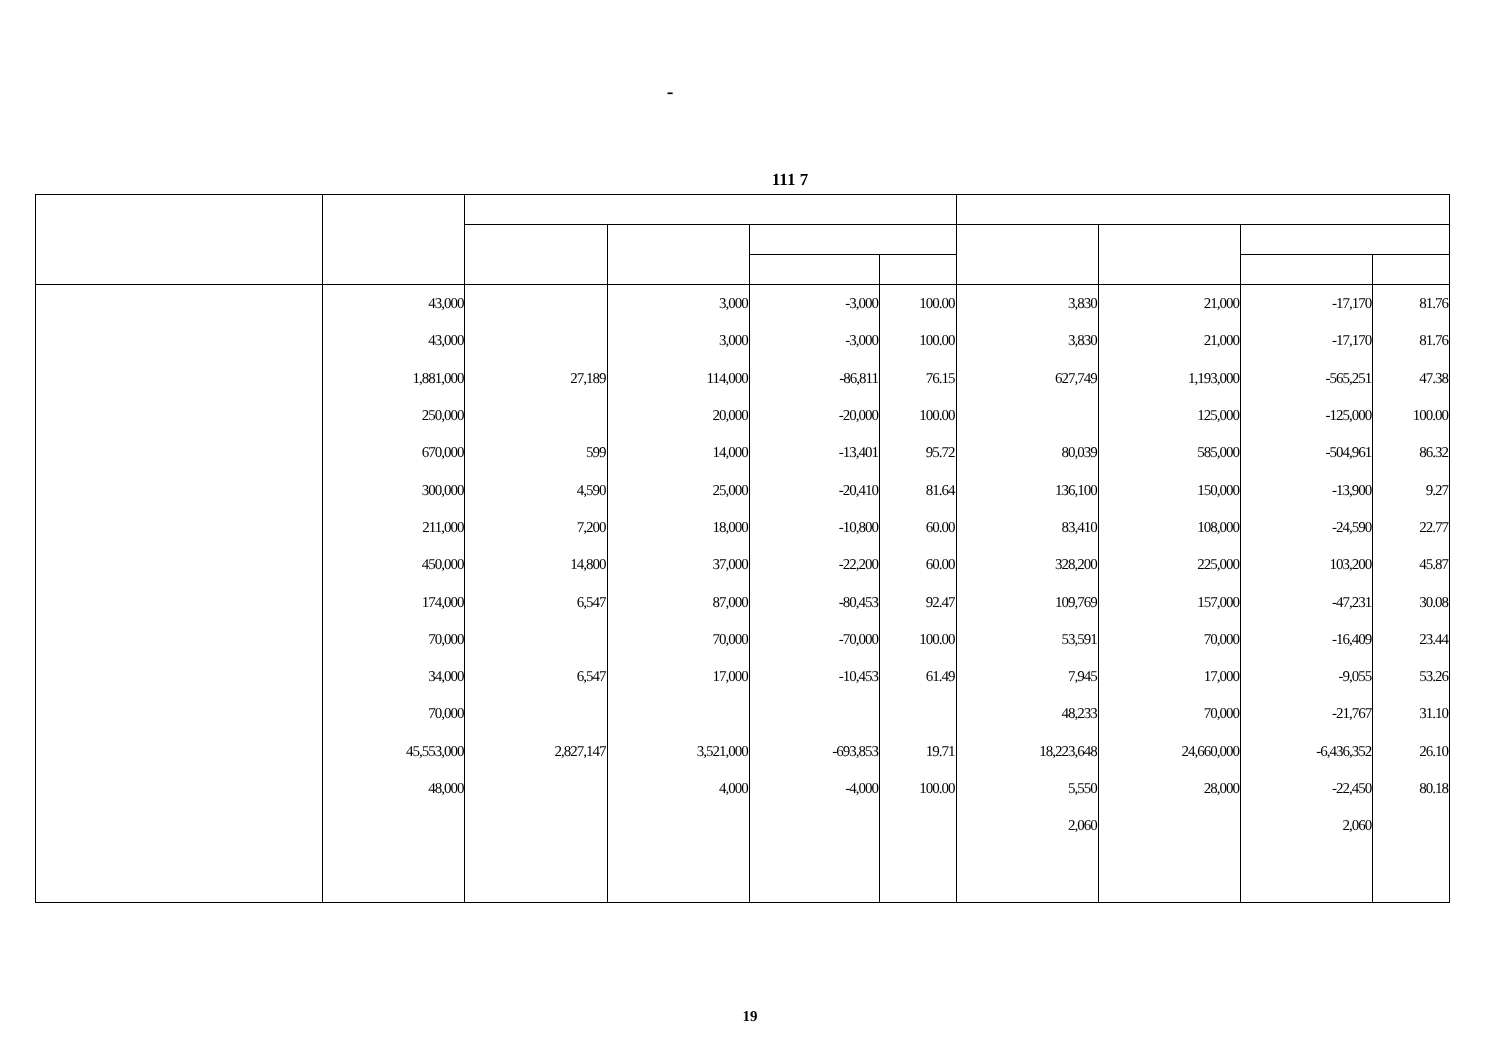-
111 7
| | 43,000 | | 3,000 | -3,000 | 100.00 | 3,830 | 21,000 | -17,170 | 81.76 |
| | 43,000 | | 3,000 | -3,000 | 100.00 | 3,830 | 21,000 | -17,170 | 81.76 |
| | 1,881,000 | 27,189 | 114,000 | -86,811 | 76.15 | 627,749 | 1,193,000 | -565,251 | 47.38 |
| | 250,000 | | 20,000 | -20,000 | 100.00 | | 125,000 | -125,000 | 100.00 |
| | 670,000 | 599 | 14,000 | -13,401 | 95.72 | 80,039 | 585,000 | -504,961 | 86.32 |
| | 300,000 | 4,590 | 25,000 | -20,410 | 81.64 | 136,100 | 150,000 | -13,900 | 9.27 |
| | 211,000 | 7,200 | 18,000 | -10,800 | 60.00 | 83,410 | 108,000 | -24,590 | 22.77 |
| | 450,000 | 14,800 | 37,000 | -22,200 | 60.00 | 328,200 | 225,000 | 103,200 | 45.87 |
| | 174,000 | 6,547 | 87,000 | -80,453 | 92.47 | 109,769 | 157,000 | -47,231 | 30.08 |
| | 70,000 | | 70,000 | -70,000 | 100.00 | 53,591 | 70,000 | -16,409 | 23.44 |
| | 34,000 | 6,547 | 17,000 | -10,453 | 61.49 | 7,945 | 17,000 | -9,055 | 53.26 |
| | 70,000 | | | | | 48,233 | 70,000 | -21,767 | 31.10 |
| | 45,553,000 | 2,827,147 | 3,521,000 | -693,853 | 19.71 | 18,223,648 | 24,660,000 | -6,436,352 | 26.10 |
| | 48,000 | | 4,000 | -4,000 | 100.00 | 5,550 | 28,000 | -22,450 | 80.18 |
| | | | | | | 2,060 | | 2,060 | |
19